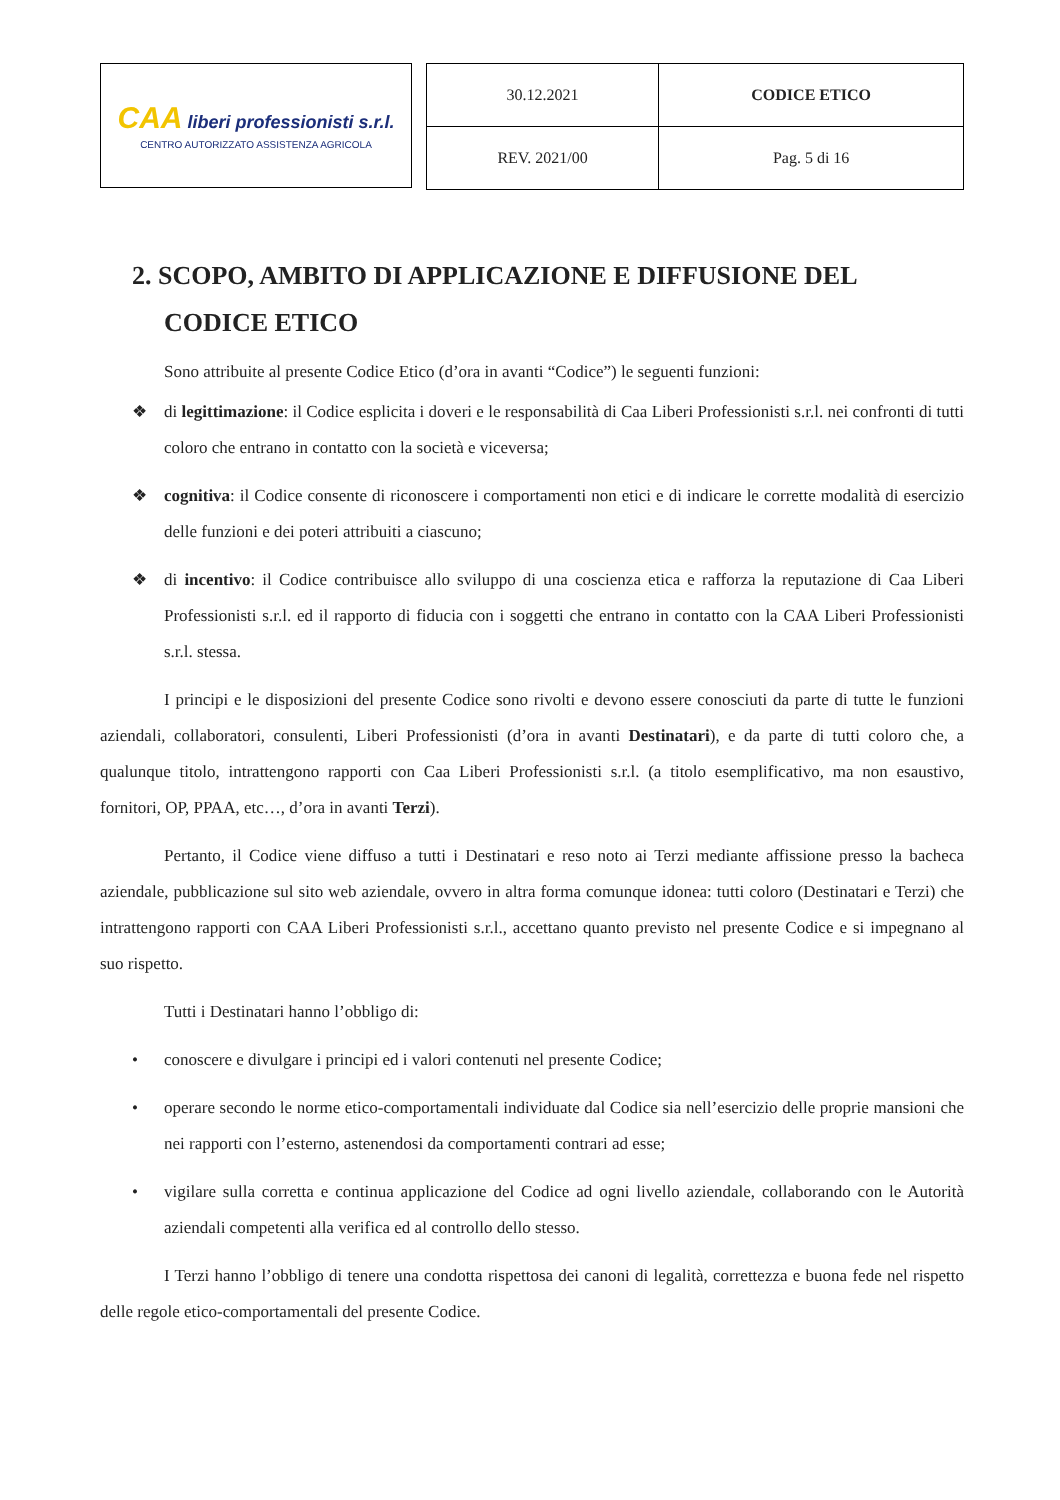CAA liberi professionisti s.r.l.
CENTRO AUTORIZZATO ASSISTENZA AGRICOLA
| 30.12.2021 | CODICE ETICO |
| REV. 2021/00 | Pag. 5 di 16 |
2. SCOPO, AMBITO DI APPLICAZIONE E DIFFUSIONE DEL CODICE ETICO
Sono attribuite al presente Codice Etico (d’ora in avanti “Codice”) le seguenti funzioni:
❖ di legittimazione: il Codice esplicita i doveri e le responsabilità di Caa Liberi Professionisti s.r.l. nei confronti di tutti coloro che entrano in contatto con la società e viceversa;
❖ cognitiva: il Codice consente di riconoscere i comportamenti non etici e di indicare le corrette modalità di esercizio delle funzioni e dei poteri attribuiti a ciascuno;
❖ di incentivo: il Codice contribuisce allo sviluppo di una coscienza etica e rafforza la reputazione di Caa Liberi Professionisti s.r.l. ed il rapporto di fiducia con i soggetti che entrano in contatto con la CAA Liberi Professionisti s.r.l. stessa.
I principi e le disposizioni del presente Codice sono rivolti e devono essere conosciuti da parte di tutte le funzioni aziendali, collaboratori, consulenti, Liberi Professionisti (d’ora in avanti Destinatari), e da parte di tutti coloro che, a qualunque titolo, intrattengono rapporti con Caa Liberi Professionisti s.r.l. (a titolo esemplificativo, ma non esaustivo, fornitori, OP, PPAA, etc…, d’ora in avanti Terzi).
Pertanto, il Codice viene diffuso a tutti i Destinatari e reso noto ai Terzi mediante affissione presso la bacheca aziendale, pubblicazione sul sito web aziendale, ovvero in altra forma comunque idonea: tutti coloro (Destinatari e Terzi) che intrattengono rapporti con CAA Liberi Professionisti s.r.l., accettano quanto previsto nel presente Codice e si impegnano al suo rispetto.
Tutti i Destinatari hanno l’obbligo di:
• conoscere e divulgare i principi ed i valori contenuti nel presente Codice;
• operare secondo le norme etico-comportamentali individuate dal Codice sia nell’esercizio delle proprie mansioni che nei rapporti con l’esterno, astenendosi da comportamenti contrari ad esse;
• vigilare sulla corretta e continua applicazione del Codice ad ogni livello aziendale, collaborando con le Autorità aziendali competenti alla verifica ed al controllo dello stesso.
I Terzi hanno l’obbligo di tenere una condotta rispettosa dei canoni di legalità, correttezza e buona fede nel rispetto delle regole etico-comportamentali del presente Codice.